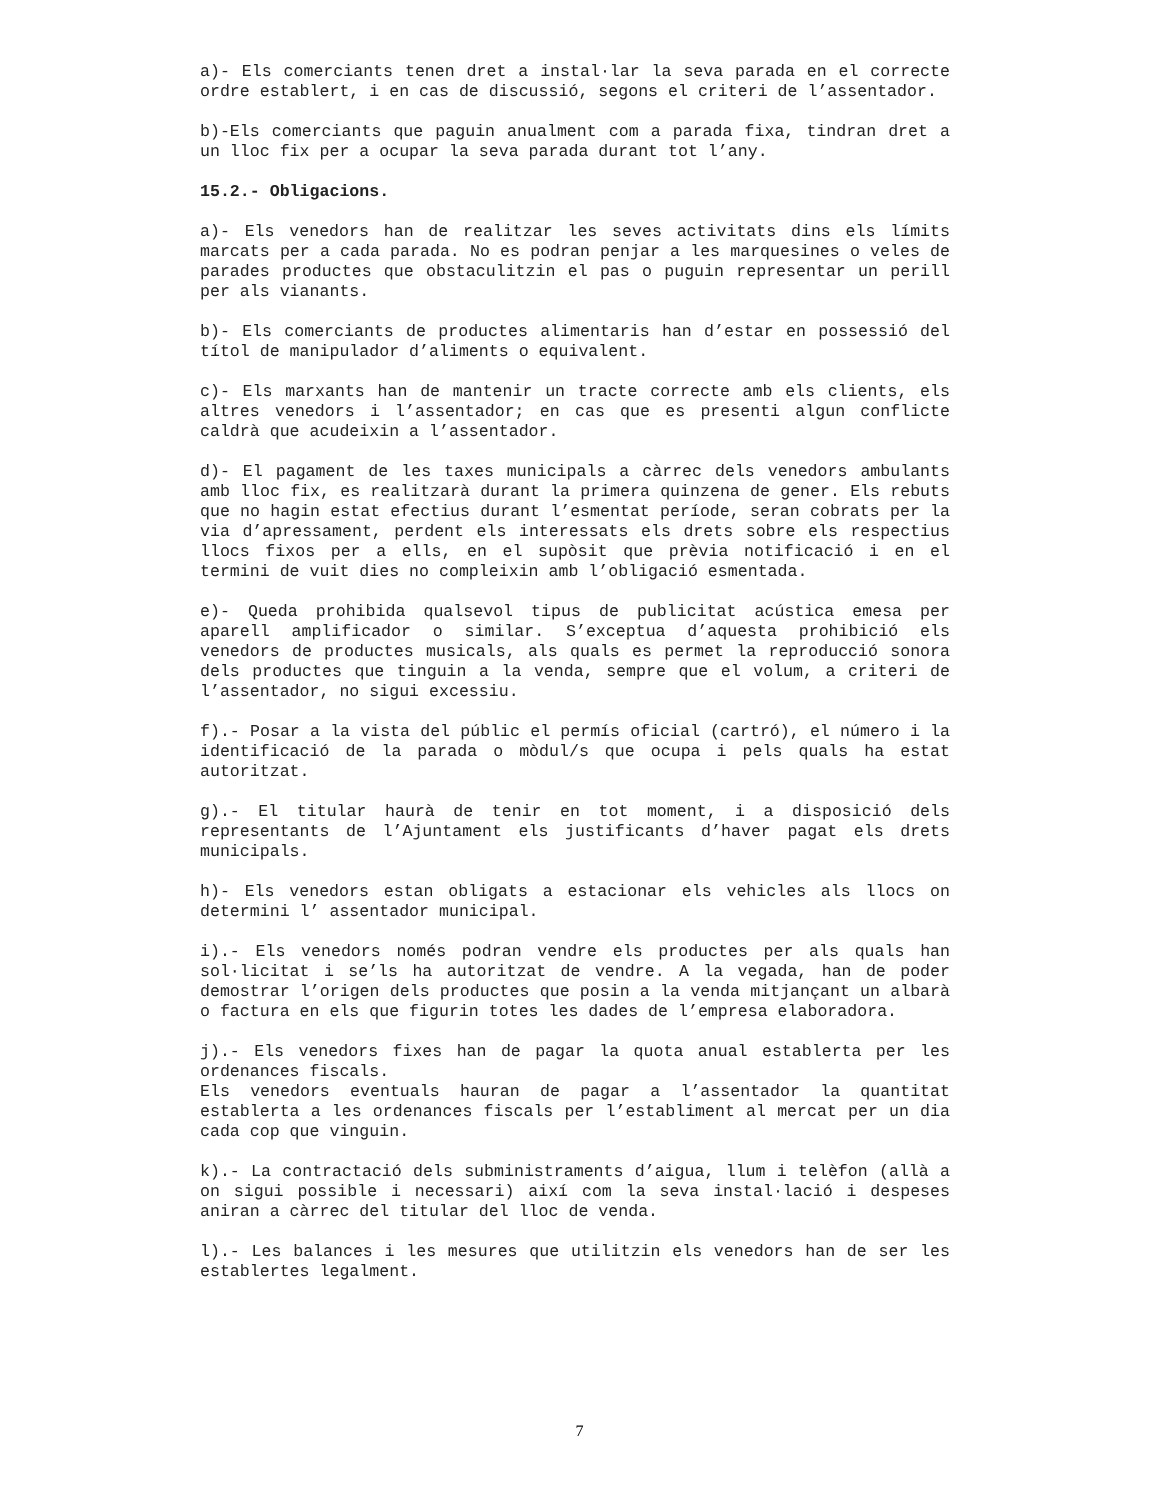a)- Els comerciants tenen dret a instal·lar la seva parada en el correcte ordre establert, i en cas de discussió, segons el criteri de l’assentador.
b)-Els comerciants que paguin anualment com a parada fixa, tindran dret a un lloc fix per a ocupar la seva parada durant tot l’any.
15.2.- Obligacions.
a)- Els venedors han de realitzar les seves activitats dins els límits marcats per a cada parada. No es podran penjar a les marquesines o veles de parades productes que obstaculitzin el pas o puguin representar un perill per als vianants.
b)- Els comerciants de productes alimentaris han d’estar en possessió del títol de manipulador d’aliments o equivalent.
c)- Els marxants han de mantenir un tracte correcte amb els clients, els altres venedors i l’assentador; en cas que es presenti algun conflicte caldrà que acudeixin a l’assentador.
d)- El pagament de les taxes municipals a càrrec dels venedors ambulants amb lloc fix, es realitzarà durant la primera quinzena de gener. Els rebuts que no hagin estat efectius durant l’esmentat període, seran cobrats per la via d’apressament, perdent els interessats els drets sobre els respectius llocs fixos per a ells, en el supòsit que prèvia notificació i en el termini de vuit dies no compleixin amb l’obligació esmentada.
e)- Queda prohibida qualsevol tipus de publicitat acústica emesa per aparell amplificador o similar. S’exceptua d’aquesta prohibició els venedors de productes musicals, als quals es permet la reproducció sonora dels productes que tinguin a la venda, sempre que el volum, a criteri de l’assentador, no sigui excessiu.
f).- Posar a la vista del públic el permís oficial (cartró), el número i la identificació de la parada o mòdul/s que ocupa i pels quals ha estat autoritzat.
g).- El titular haurà de tenir en tot moment, i a disposició dels representants de l’Ajuntament els justificants d’haver pagat els drets municipals.
h)- Els venedors estan obligats a estacionar els vehicles als llocs on determini l’ assentador municipal.
i).- Els venedors només podran vendre els productes per als quals han sol·licitat i se’ls ha autoritzat de vendre. A la vegada, han de poder demostrar l’origen dels productes que posin a la venda mitjançant un albarà o factura en els que figurin totes les dades de l’empresa elaboradora.
j).- Els venedors fixes han de pagar la quota anual establerta per les ordenances fiscals.
Els venedors eventuals hauran de pagar a l’assentador la quantitat establerta a les ordenances fiscals per l’establiment al mercat per un dia cada cop que vinguin.
k).- La contractació dels subministraments d’aigua, llum i telèfon (allà a on sigui possible i necessari) així com la seva instal·lació i despeses aniran a càrrec del titular del lloc de venda.
l).- Les balances i les mesures que utilitzin els venedors han de ser les establertes legalment.
7